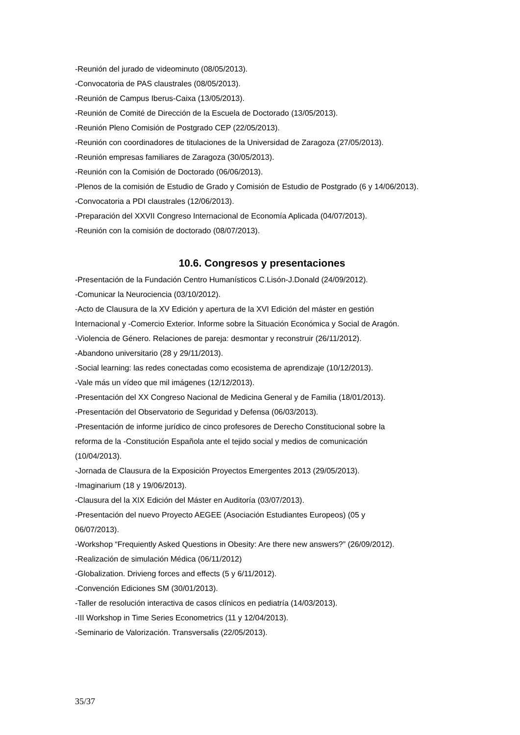-Reunión del jurado de videominuto (08/05/2013).
-Convocatoria de PAS claustrales (08/05/2013).
-Reunión de Campus Iberus-Caixa (13/05/2013).
-Reunión de Comité de Dirección de la Escuela de Doctorado (13/05/2013).
-Reunión Pleno Comisión de Postgrado CEP (22/05/2013).
-Reunión con coordinadores de titulaciones de la Universidad de Zaragoza (27/05/2013).
-Reunión empresas familiares de Zaragoza (30/05/2013).
-Reunión con la Comisión de Doctorado (06/06/2013).
-Plenos de la comisión de Estudio de Grado y Comisión de Estudio de Postgrado (6 y 14/06/2013).
-Convocatoria a PDI claustrales (12/06/2013).
-Preparación del XXVII Congreso Internacional de Economía Aplicada (04/07/2013).
-Reunión con la comisión de doctorado (08/07/2013).
10.6. Congresos y presentaciones
-Presentación de la Fundación Centro Humanísticos C.Lisón-J.Donald (24/09/2012).
-Comunicar la Neurociencia (03/10/2012).
-Acto de Clausura de la XV Edición y apertura de la XVI Edición del máster en gestión
Internacional y -Comercio Exterior. Informe sobre la Situación Económica y Social de Aragón.
-Violencia de Género. Relaciones de pareja: desmontar y reconstruir (26/11/2012).
-Abandono universitario (28 y 29/11/2013).
-Social learning: las redes conectadas como ecosistema de aprendizaje (10/12/2013).
-Vale más un vídeo que mil imágenes (12/12/2013).
-Presentación del XX Congreso Nacional de Medicina General y de Familia (18/01/2013).
-Presentación del Observatorio de Seguridad y Defensa (06/03/2013).
-Presentación de informe jurídico de cinco profesores de Derecho Constitucional sobre la
reforma de la -Constitución Española ante el tejido social y medios de comunicación
(10/04/2013).
-Jornada de Clausura de la Exposición Proyectos Emergentes 2013 (29/05/2013).
-Imaginarium (18 y 19/06/2013).
-Clausura del la XIX Edición del Máster en Auditoría (03/07/2013).
-Presentación del nuevo Proyecto AEGEE (Asociación Estudiantes Europeos) (05 y
06/07/2013).
-Workshop “Frequiently Asked Questions in Obesity: Are there new answers?” (26/09/2012).
-Realización de simulación Médica (06/11/2012)
-Globalization. Drivieng forces and effects (5 y 6/11/2012).
-Convención Ediciones SM (30/01/2013).
-Taller de resolución interactiva de casos clínicos en pediatría (14/03/2013).
-III Workshop in Time Series Econometrics (11 y 12/04/2013).
-Seminario de Valorización. Transversalis (22/05/2013).
35/37